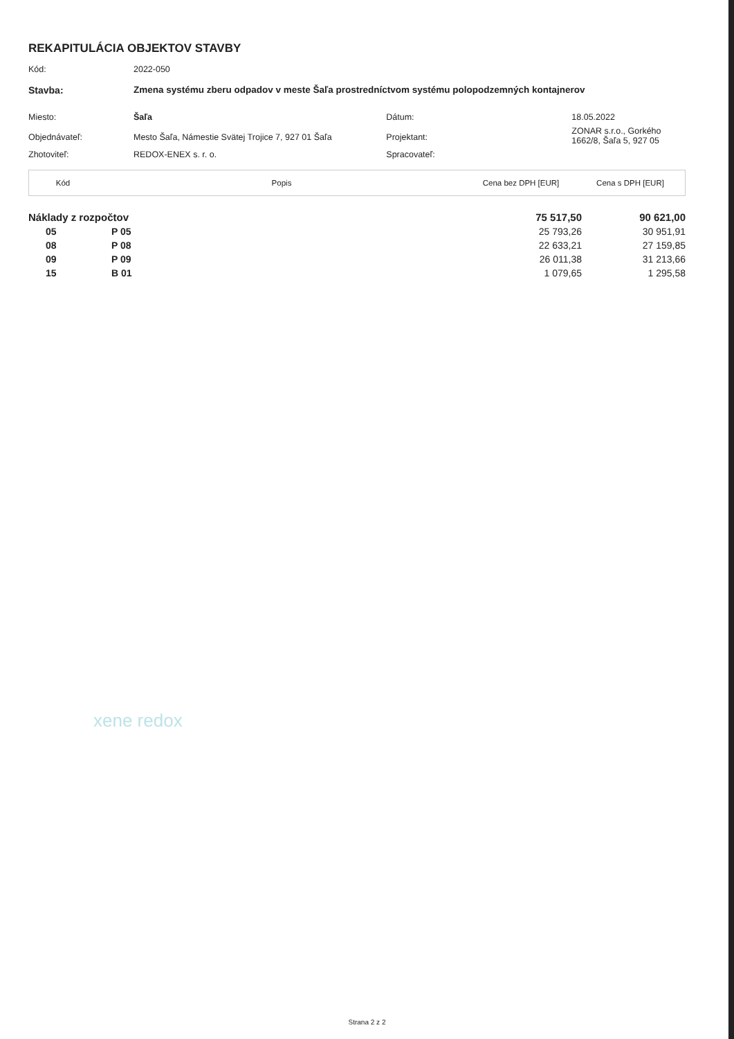REKAPITULÁCIA OBJEKTOV STAVBY
| Kód: | 2022-050 | | |
| Stavba: | Zmena systému zberu odpadov v meste Šaľa prostredníctvom systému polopodzemných kontajnerov | | |
| Miesto: | Šaľa | Dátum: | 18.05.2022 |
| Objednávateľ: | Mesto Šaľa, Námestie Svätej Trojice 7, 927 01 Šaľa | Projektant: | ZONAR s.r.o., Gorkého 1662/8, Šaľa 5, 927 05 |
| Zhotoviteľ: | REDOX-ENEX s. r. o. | Spracovateľ: | |
| Kód | Popis | Cena bez DPH [EUR] | Cena s DPH [EUR] |
| --- | --- | --- | --- |
| Náklady z rozpočtov | | | 75 517,50 | 90 621,00 |
| 05 | P 05 | | 25 793,26 | 30 951,91 |
| 08 | P 08 | | 22 633,21 | 27 159,85 |
| 09 | P 09 | | 26 011,38 | 31 213,66 |
| 15 | B 01 | | 1 079,65 | 1 295,58 |
xene redox
Strana 2 z 2